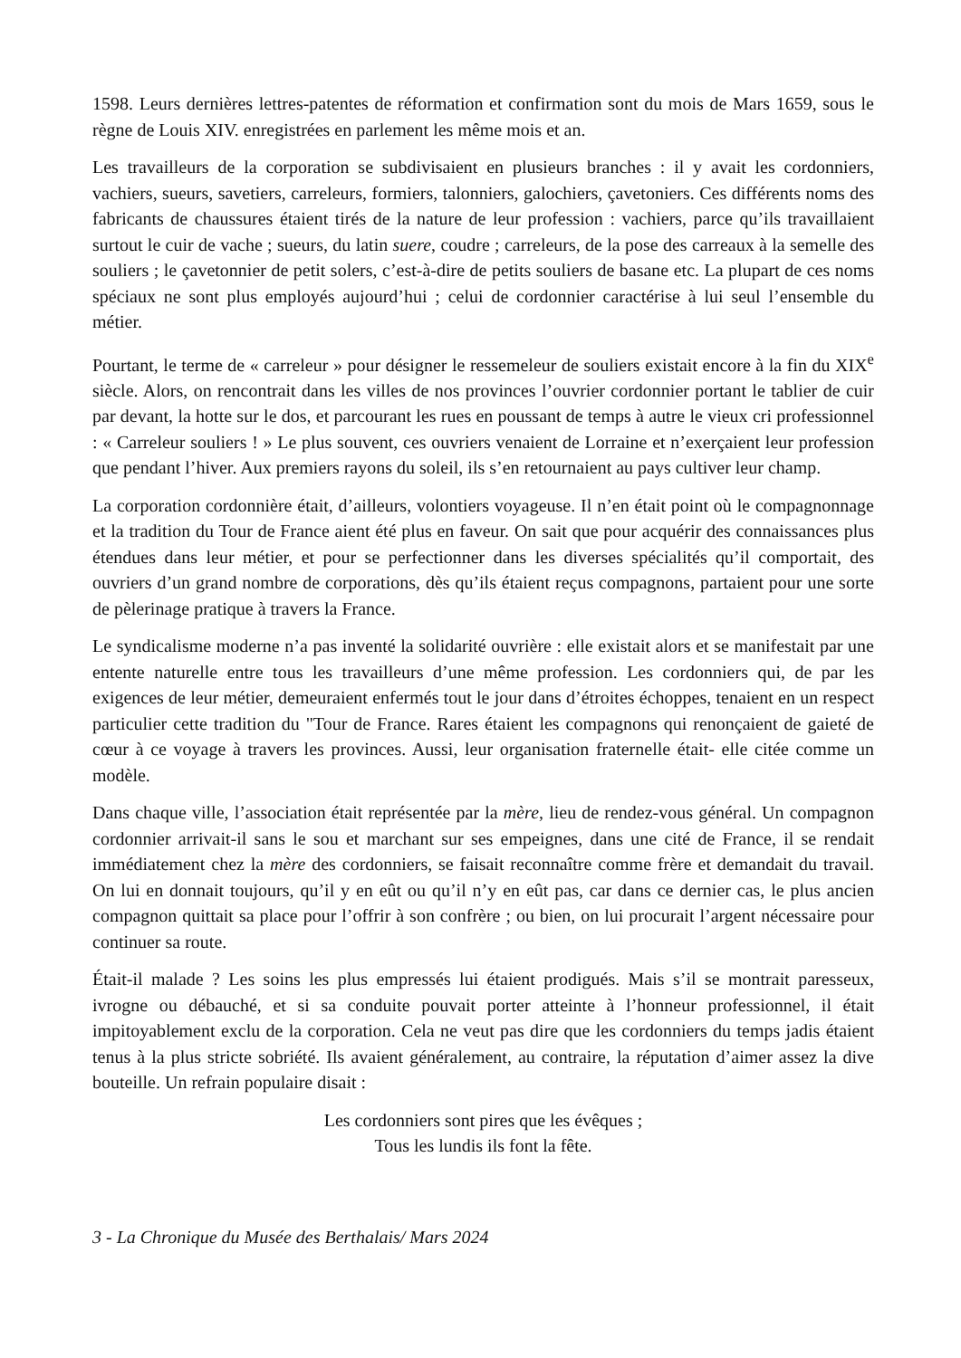1598. Leurs dernières lettres-patentes de réformation et confirmation sont du mois de Mars 1659, sous le règne de Louis XIV. enregistrées en parlement les même mois et an.
Les travailleurs de la corporation se subdivisaient en plusieurs branches : il y avait les cordonniers, vachiers, sueurs, savetiers, carreleurs, formiers, talonniers, galochiers, çavetoniers. Ces différents noms des fabricants de chaussures étaient tirés de la nature de leur profession : vachiers, parce qu’ils travaillaient surtout le cuir de vache ; sueurs, du latin suere, coudre ; carreleurs, de la pose des carreaux à la semelle des souliers ; le çavetonnier de petit solers, c’est-à-dire de petits souliers de basane etc. La plupart de ces noms spéciaux ne sont plus employés aujourd’hui ; celui de cordonnier caractérise à lui seul l’ensemble du métier.
Pourtant, le terme de « carreleur » pour désigner le ressemeleur de souliers existait encore à la fin du XIX<sup>e</sup> siècle. Alors, on rencontrait dans les villes de nos provinces l’ouvrier cordonnier portant le tablier de cuir par devant, la hotte sur le dos, et parcourant les rues en poussant de temps à autre le vieux cri professionnel : « Carreleur souliers ! » Le plus souvent, ces ouvriers venaient de Lorraine et n’exerçaient leur profession que pendant l’hiver. Aux premiers rayons du soleil, ils s’en retournaient au pays cultiver leur champ.
La corporation cordonnière était, d’ailleurs, volontiers voyageuse. Il n’en était point où le compagnonnage et la tradition du Tour de France aient été plus en faveur. On sait que pour acquérir des connaissances plus étendues dans leur métier, et pour se perfectionner dans les diverses spécialités qu’il comportait, des ouvriers d’un grand nombre de corporations, dès qu’ils étaient reçus compagnons, partaient pour une sorte de pèlerinage pratique à travers la France.
Le syndicalisme moderne n’a pas inventé la solidarité ouvrière : elle existait alors et se manifestait par une entente naturelle entre tous les travailleurs d’une même profession. Les cordonniers qui, de par les exigences de leur métier, demeuraient enfermés tout le jour dans d’étroites échoppes, tenaient en un respect particulier cette tradition du "Tour de France. Rares étaient les compagnons qui renonçaient de gaieté de cœur à ce voyage à travers les provinces. Aussi, leur organisation fraternelle était- elle citée comme un modèle.
Dans chaque ville, l’association était représentée par la mère, lieu de rendez-vous général. Un compagnon cordonnier arrivait-il sans le sou et marchant sur ses empeignes, dans une cité de France, il se rendait immédiatement chez la mère des cordonniers, se faisait reconnaître comme frère et demandait du travail. On lui en donnait toujours, qu’il y en eût ou qu’il n’y en eût pas, car dans ce dernier cas, le plus ancien compagnon quittait sa place pour l’offrir à son confrère ; ou bien, on lui procurait l’argent nécessaire pour continuer sa route.
Était-il malade ? Les soins les plus empressés lui étaient prodigués. Mais s’il se montrait paresseux, ivrogne ou débauché, et si sa conduite pouvait porter atteinte à l’honneur professionnel, il était impitoyablement exclu de la corporation. Cela ne veut pas dire que les cordonniers du temps jadis étaient tenus à la plus stricte sobriété. Ils avaient généralement, au contraire, la réputation d’aimer assez la dive bouteille. Un refrain populaire disait :
Les cordonniers sont pires que les évêques ;
Tous les lundis ils font la fête.
3 - La Chronique du Musée des Berthalais/ Mars 2024